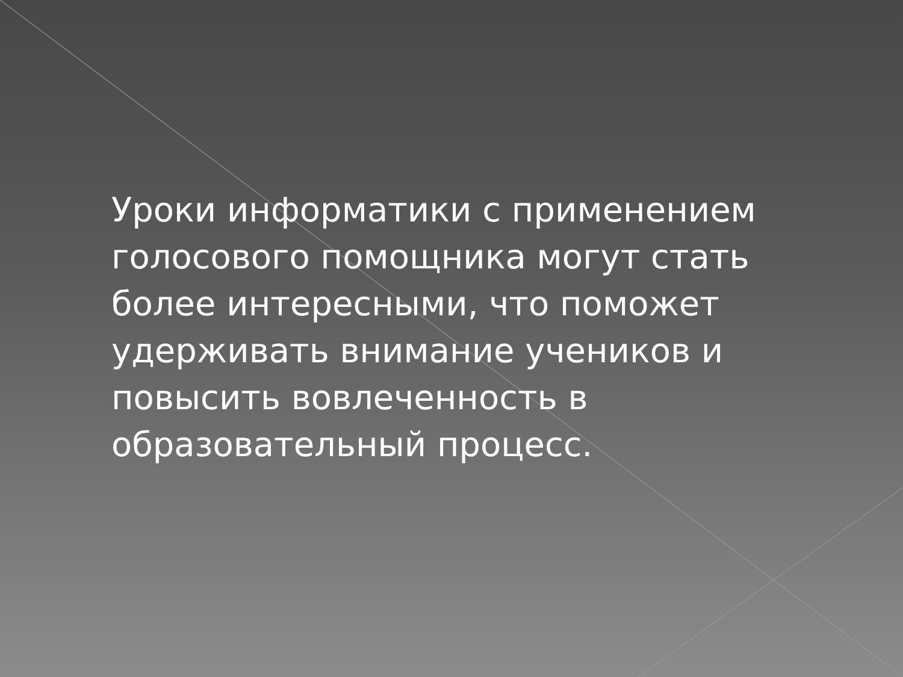Уроки информатики с применением голосового помощника могут стать более интересными, что поможет удерживать внимание учеников и повысить вовлеченность в образовательный процесс.